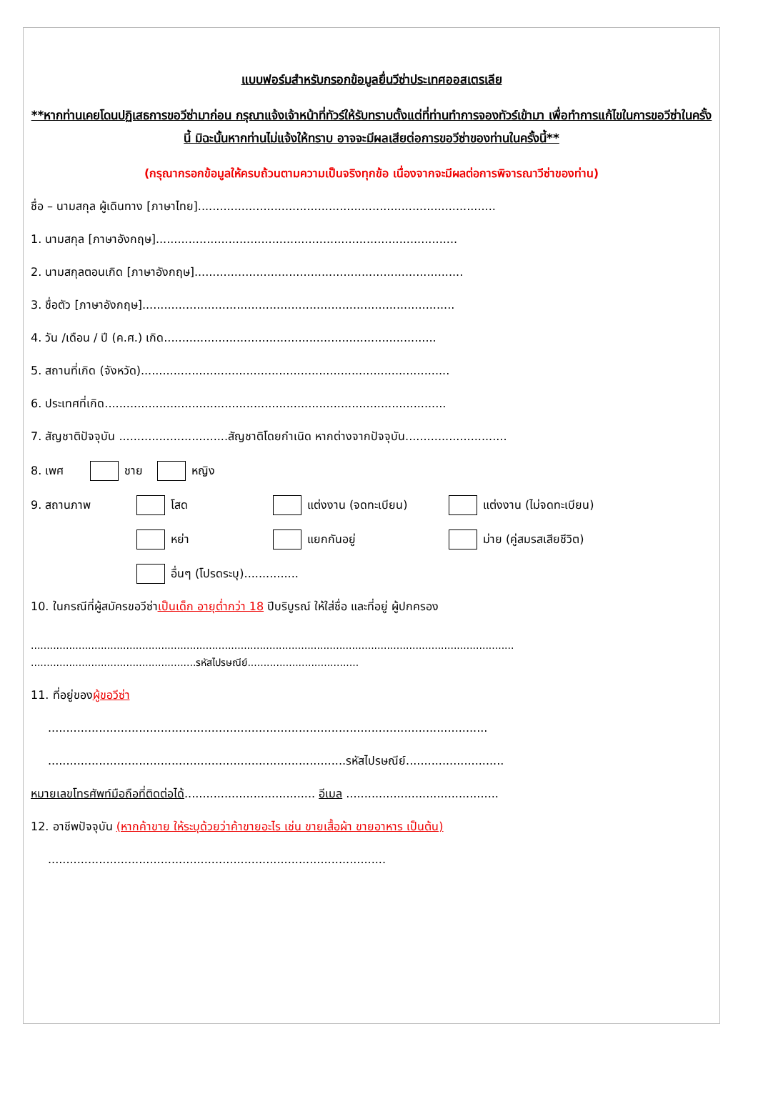แบบฟอร์มสำหรับกรอกข้อมูลยื่นวีซ่าประเทศออสเตรเลีย
**หากท่านเคยโดนปฏิเสธการขอวีซ่ามาก่อน กรุณาแจ้งเจ้าหน้าที่ทัวร์ให้รับทราบตั้งแต่ที่ท่านทำการจองทัวร์เข้ามา เพื่อทำการแก้ไขในการขอวีซ่าในครั้งนี้ มิฉะนั้นหากท่านไม่แจ้งให้ทราบ อาจจะมีผลเสียต่อการขอวีซ่าของท่านในครั้งนี้**
(กรุณากรอกข้อมูลให้ครบถ้วนตามความเป็นจริงทุกข้อ เนื่องจากจะมีผลต่อการพิจารณาวีซ่าของท่าน)
ชื่อ – นามสกุล ผู้เดินทาง [ภาษาไทย]..................................................................................
1. นามสกุล [ภาษาอังกฤษ]...................................................................................
2. นามสกุลตอนเกิด [ภาษาอังกฤษ]..........................................................................
3. ชื่อตัว [ภาษาอังกฤษ]......................................................................................
4. วัน /เดือน / ปี (ค.ศ.) เกิด...........................................................................
5. สถานที่เกิด (จังหวัด).....................................................................................
6. ประเทศที่เกิด..............................................................................................
7. สัญชาติปัจจุบัน ..............................สัญชาติโดยกำเนิด หากต่างจากปัจจุบัน............................
8. เพศ ชาย หญิง
9. สถานภาพ โสด แต่งงาน (จดทะเบียน) แต่งงาน (ไม่จดทะเบียน)
หย่า แยกกันอยู่ ม่าย (คู่สมรสเสียชีวิต)
อื่นๆ (โปรดระบุ)...............
10. ในกรณีที่ผู้สมัครขอวีซ่าเป็นเด็ก อายุต่ำกว่า 18 ปีบริบูรณ์ ให้ใส่ชื่อ และที่อยู่ ผู้ปกครอง
........................................................................................................................................................
....................................................รหัสไปรษณีย์...................................
11. ที่อยู่ของผู้ขอวีซ่า
.........................................................................................................................
..................................................................................รหัสไปรษณีย์...........................
หมายเลขโทรศัพท์มือถือที่ติดต่อได้.................................... อีเมล ..........................................
12. อาชีพปัจจุบัน (หากค้าขาย ให้ระบุด้วยว่าค้าขายอะไร เช่น ขายเสื้อผ้า ขายอาหาร เป็นต้น)
.............................................................................................